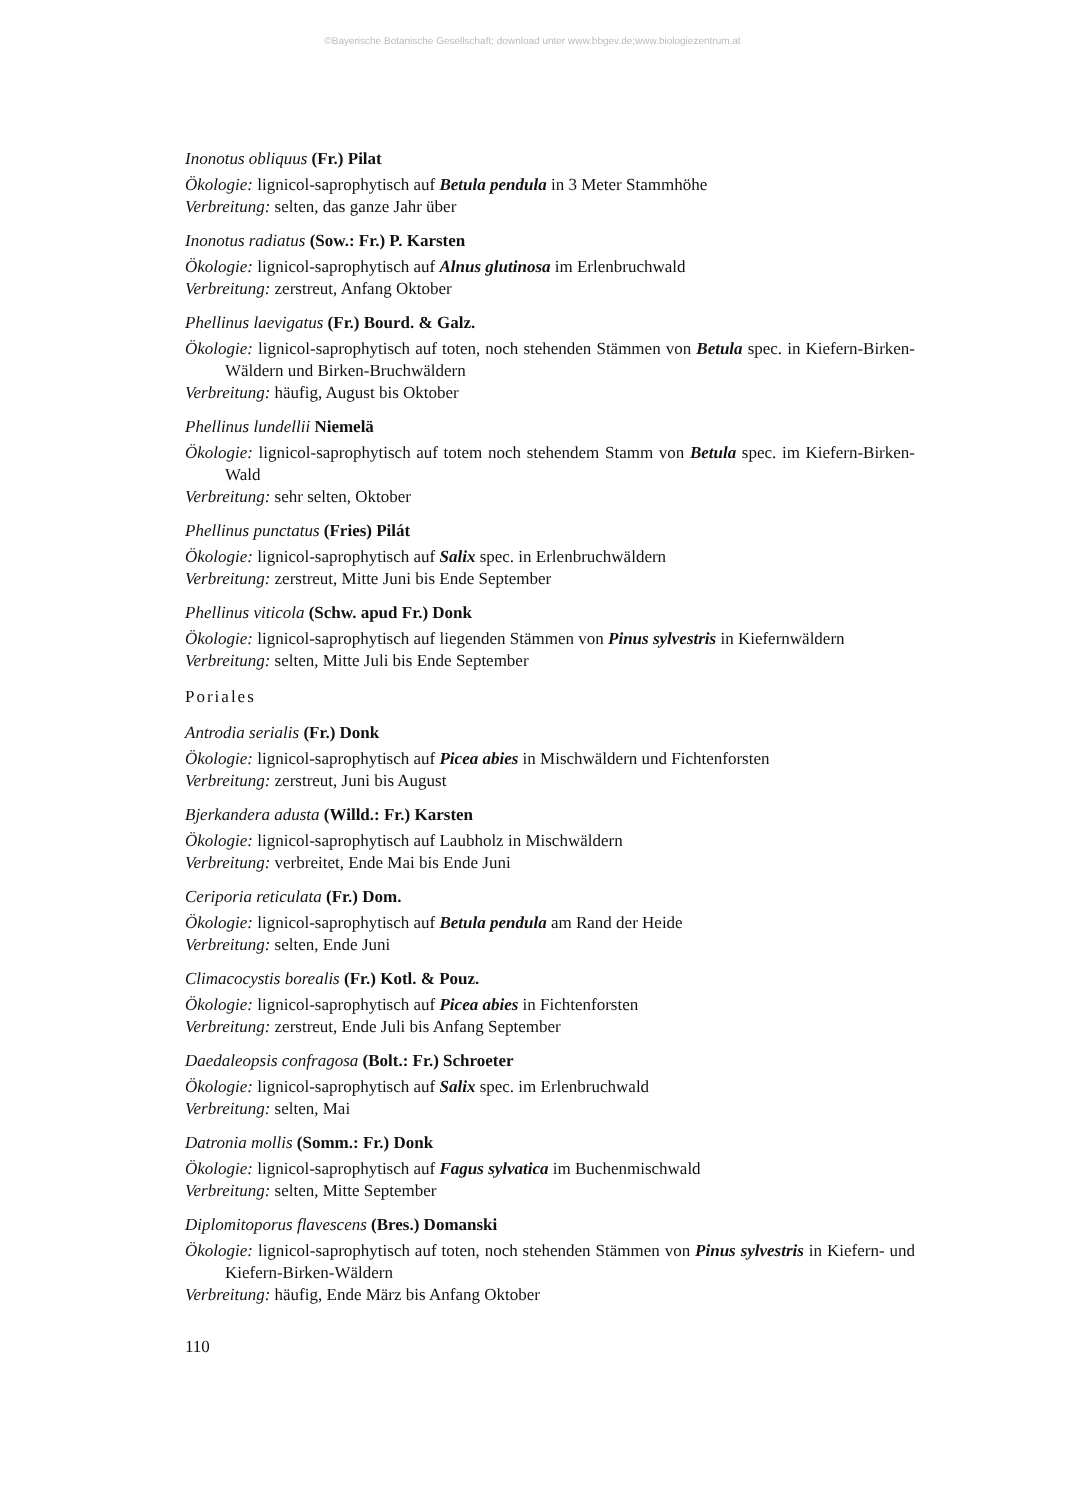©Bayerische Botanische Gesellschaft; download unter www.bbgev.de;www.biologiezentrum.at
Inonotus obliquus (Fr.) Pilat
Ökologie: lignicol-saprophytisch auf Betula pendula in 3 Meter Stammhöhe
Verbreitung: selten, das ganze Jahr über
Inonotus radiatus (Sow.: Fr.) P. Karsten
Ökologie: lignicol-saprophytisch auf Alnus glutinosa im Erlenbruchwald
Verbreitung: zerstreut, Anfang Oktober
Phellinus laevigatus (Fr.) Bourd. & Galz.
Ökologie: lignicol-saprophytisch auf toten, noch stehenden Stämmen von Betula spec. in Kiefern-Birken-Wäldern und Birken-Bruchwäldern
Verbreitung: häufig, August bis Oktober
Phellinus lundellii Niemelä
Ökologie: lignicol-saprophytisch auf totem noch stehendem Stamm von Betula spec. im Kiefern-Birken-Wald
Verbreitung: sehr selten, Oktober
Phellinus punctatus (Fries) Pilát
Ökologie: lignicol-saprophytisch auf Salix spec. in Erlenbruchwäldern
Verbreitung: zerstreut, Mitte Juni bis Ende September
Phellinus viticola (Schw. apud Fr.) Donk
Ökologie: lignicol-saprophytisch auf liegenden Stämmen von Pinus sylvestris in Kiefernwäldern
Verbreitung: selten, Mitte Juli bis Ende September
Poriales
Antrodia serialis (Fr.) Donk
Ökologie: lignicol-saprophytisch auf Picea abies in Mischwäldern und Fichtenforsten
Verbreitung: zerstreut, Juni bis August
Bjerkandera adusta (Willd.: Fr.) Karsten
Ökologie: lignicol-saprophytisch auf Laubholz in Mischwäldern
Verbreitung: verbreitet, Ende Mai bis Ende Juni
Ceriporia reticulata (Fr.) Dom.
Ökologie: lignicol-saprophytisch auf Betula pendula am Rand der Heide
Verbreitung: selten, Ende Juni
Climacocystis borealis (Fr.) Kotl. & Pouz.
Ökologie: lignicol-saprophytisch auf Picea abies in Fichtenforsten
Verbreitung: zerstreut, Ende Juli bis Anfang September
Daedaleopsis confragosa (Bolt.: Fr.) Schroeter
Ökologie: lignicol-saprophytisch auf Salix spec. im Erlenbruchwald
Verbreitung: selten, Mai
Datronia mollis (Somm.: Fr.) Donk
Ökologie: lignicol-saprophytisch auf Fagus sylvatica im Buchenmischwald
Verbreitung: selten, Mitte September
Diplomitoporus flavescens (Bres.) Domanski
Ökologie: lignicol-saprophytisch auf toten, noch stehenden Stämmen von Pinus sylvestris in Kiefern- und Kiefern-Birken-Wäldern
Verbreitung: häufig, Ende März bis Anfang Oktober
110